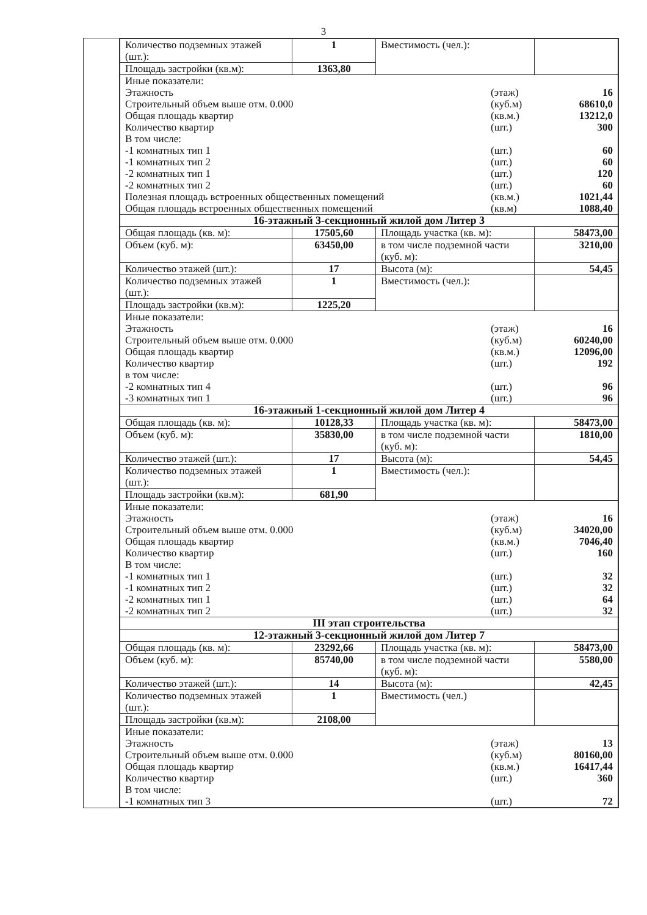3
| Количество подземных этажей (шт.): | 1 | Вместимость (чел.): | |
| Площадь застройки (кв.м): | 1363,80 | | |
| Иные показатели: Этажность Строительный объем выше отм. 0.000 Общая площадь квартир Количество квартир В том числе: -1 комнатных тип 1 -1 комнатных тип 2 -2 комнатных тип 1 -2 комнатных тип 2 Полезная площадь встроенных общественных помещений Общая площадь встроенных общественных помещений (этаж) (куб.м) (кв.м.) (шт.) (шт.) (шт.) (шт.) (шт.) (кв.м.) (кв.м) 16 68610,0 13212,0 300 60 60 120 60 1021,44 1088,40 | | | |
| 16-этажный 3-секционный жилой дом Литер 3 | | | |
| Общая площадь (кв. м): | 17505,60 | Площадь участка (кв. м): | 58473,00 |
| Объем (куб. м): | 63450,00 | в том числе подземной части (куб. м): | 3210,00 |
| Количество этажей (шт.): | 17 | Высота (м): | 54,45 |
| Количество подземных этажей (шт.): | 1 | Вместимость (чел.): | |
| Площадь застройки (кв.м): | 1225,20 | | |
| Иные показатели: Этажность Строительный объем выше отм. 0.000 Общая площадь квартир Количество квартир в том числе: -2 комнатных тип 4 -3 комнатных тип 1 (этаж) (куб.м) (кв.м.) (шт.) (шт.) (шт.) 16 60240,00 12096,00 192 96 96 | | | |
| 16-этажный 1-секционный жилой дом Литер 4 | | | |
| Общая площадь (кв. м): | 10128,33 | Площадь участка (кв. м): | 58473,00 |
| Объем (куб. м): | 35830,00 | в том числе подземной части (куб. м): | 1810,00 |
| Количество этажей (шт.): | 17 | Высота (м): | 54,45 |
| Количество подземных этажей (шт.): | 1 | Вместимость (чел.): | |
| Площадь застройки (кв.м): | 681,90 | | |
| Иные показатели: Этажность Строительный объем выше отм. 0.000 Общая площадь квартир Количество квартир В том числе: -1 комнатных тип 1 -1 комнатных тип 2 -2 комнатных тип 1 -2 комнатных тип 2 (этаж) (куб.м) (кв.м.) (шт.) (шт.) (шт.) (шт.) (шт.) 16 34020,00 7046,40 160 32 32 64 32 | | | |
| III этап строительства | | | |
| 12-этажный 3-секционный жилой дом Литер 7 | | | |
| Общая площадь (кв. м): | 23292,66 | Площадь участка (кв. м): | 58473,00 |
| Объем (куб. м): | 85740,00 | в том числе подземной части (куб. м): | 5580,00 |
| Количество этажей (шт.): | 14 | Высота (м): | 42,45 |
| Количество подземных этажей (шт.): | 1 | Вместимость (чел.) | |
| Площадь застройки (кв.м): | 2108,00 | | |
| Иные показатели: Этажность Строительный объем выше отм. 0.000 Общая площадь квартир Количество квартир В том числе: -1 комнатных тип 3 (этаж) (куб.м) (кв.м.) (шт.) (шт.) 13 80160,00 16417,44 360 72 | | | |